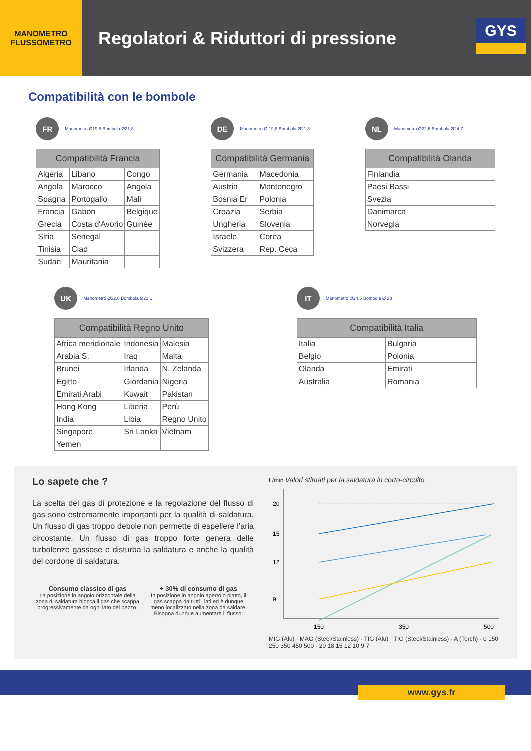MANOMETRO
FLUSSOMETRO
Regolatori & Riduttori di pressione
GYS
INVEST IN THE FUTURE
Compatibilità con le bombole
FR Manometro Ø19,8 Bombola Ø21,8
| Compatibilità Francia | | |
| --- | --- | --- |
| Algeria | Libano | Congo |
| Angola | Marocco | Angola |
| Spagna | Portogallo | Mali |
| Francia | Gabon | Belgique |
| Grecia | Costa d'Avorio | Guinée |
| Siria | Senegal | |
| Tinisia | Ciad | |
| Sudan | Mauritania | |
DE Manometro Ø 19,8 Bombola Ø21,8
| Compatibilità Germania | |
| --- | --- |
| Germania | Macedonia |
| Austria | Montenegro |
| Bosnia Er | Polonia |
| Croazia | Serbia |
| Ungheria | Slovenia |
| Israele | Corea |
| Svizzera | Rep. Ceca |
NL Manometro Ø22,6 Bombola Ø24,7
| Compatibilità Olanda |
| --- |
| Finlandia |
| Paesi Bassi |
| Svezia |
| Danimarca |
| Norvegia |
UK Manometro Ø22,6 Bombola Ø21,1
| Compatibilità Regno Unito | | |
| --- | --- | --- |
| Africa meridionale | Indonesia | Malesia |
| Arabia S. | Iraq | Malta |
| Brunei | Irlanda | N. Zelanda |
| Egitto | Giordania | Nigeria |
| Emirati Arabi | Kuwait | Pakistan |
| Hong Kong | Liberia | Perù |
| India | Libia | Regno Unito |
| Singapore | Sri Lanka | Vietnam |
| Yemen | | |
IT Manometro Ø24,6 Bombola Ø 23
| Compatibilità Italia | |
| --- | --- |
| Italia | Bulgaria |
| Belgio | Polonia |
| Olanda | Emirati |
| Australia | Romania |
Lo sapete che ?
La scelta del gas di protezione e la regolazione del flusso di gas sono estremamente importanti per la qualità di saldatura. Un flusso di gas troppo debole non permette di espellere l’aria circostante. Un flusso di gas troppo forte genera delle turbolenze gassose e disturba la saldatura e anche la qualità del cordone di saldatura.
Consumo classico di gas
La posizione in angolo orizzontale della zona di saldatura blocca il gas che scappa progressivamente da ogni lato del pezzo.
+ 30% di consumo di gas
In posizione in angolo aperto o piatto, il gas scappa da tutti i lati ed è dunque meno localizzato nella zona da saldare. Bisogna dunque aumentare il flusso.
L/min Valori stimati per la saldatura in corto-circuito
20
15
12
9
150
350
500
MIG (Alu) · MAG (Steel/Stainless) · TIG (Alu) · TIG (Steel/Stainless) · A (Torch) · 0 150 250 350 450 500 · 20 18 15 12 10 9 7
www.gys.fr